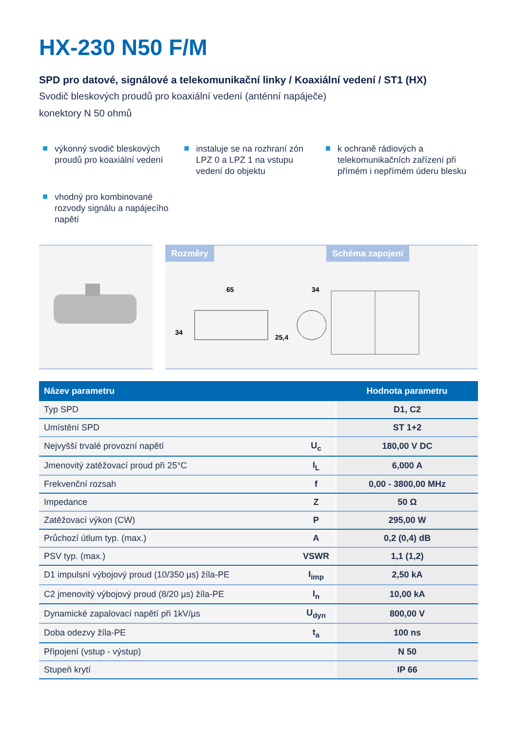HX-230 N50 F/M
SPD pro datové, signálové a telekomunikační linky / Koaxiální vedení / ST1 (HX)
Svodič bleskových proudů pro koaxiální vedení (anténní napáječe)
konektory N 50 ohmů
výkonný svodič bleskových proudů pro koaxiální vedení
instaluje se na rozhraní zón LPZ 0 a LPZ 1 na vstupu vedení do objektu
k ochraně rádiových a telekomunikačních zařízení při přímém i nepřímém úderu blesku
vhodný pro kombinované rozvody signálu a napájecího napětí
Rozměry
65
34
34
25,4
Schéma zapojení
| Název parametru | | Hodnota parametru |
| --- | --- | --- |
| Typ SPD | | D1, C2 |
| Umístění SPD | | ST 1+2 |
| Nejvyšší trvalé provozní napětí | U<sub>c</sub> | 180,00 V DC |
| Jmenovitý zatěžovací proud při 25°C | I<sub>L</sub> | 6,000 A |
| Frekvenční rozsah | f | 0,00 - 3800,00 MHz |
| Impedance | Z | 50 Ω |
| Zatěžovací výkon (CW) | P | 295,00 W |
| Průchozí útlum typ. (max.) | A | 0,2 (0,4) dB |
| PSV typ. (max.) | VSWR | 1,1 (1,2) |
| D1 impulsní výbojový proud (10/350 µs) žíla-PE | I<sub>imp</sub> | 2,50 kA |
| C2 jmenovitý výbojový proud (8/20 µs) žíla-PE | I<sub>n</sub> | 10,00 kA |
| Dynamické zapalovací napětí při 1kV/µs | U<sub>dyn</sub> | 800,00 V |
| Doba odezvy žíla-PE | t<sub>a</sub> | 100 ns |
| Připojení (vstup - výstup) | | N 50 |
| Stupeň krytí | | IP 66 |